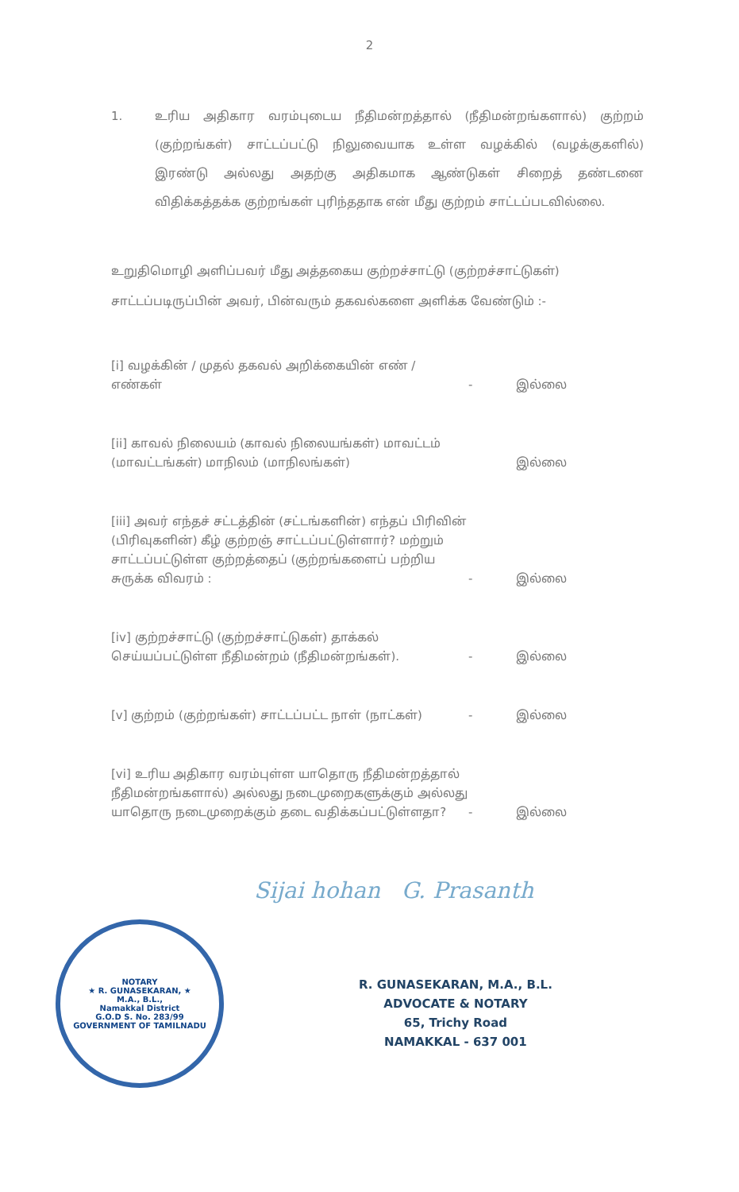2
1. உரிய அதிகார வரம்புடைய நீதிமன்றத்தால் (நீதிமன்றங்களால்) குற்றம் (குற்றங்கள்) சாட்டப்பட்டு நிலுவையாக உள்ள வழக்கில் (வழக்குகளில்) இரண்டு அல்லது அதற்கு அதிகமாக ஆண்டுகள் சிறைத் தண்டனை விதிக்கத்தக்க குற்றங்கள் புரிந்ததாக என் மீது குற்றம் சாட்டப்படவில்லை.
உறுதிமொழி அளிப்பவர் மீது அத்தகைய குற்றச்சாட்டு (குற்றச்சாட்டுகள்) சாட்டப்படிருப்பின் அவர், பின்வரும் தகவல்களை அளிக்க வேண்டும் :-
[i] வழக்கின் / முதல் தகவல் அறிக்கையின் எண் / எண்கள் - இல்லை
[ii] காவல் நிலையம் (காவல் நிலையங்கள்) மாவட்டம் (மாவட்டங்கள்) மாநிலம் (மாநிலங்கள்) இல்லை
[iii] அவர் எந்தச் சட்டத்தின் (சட்டங்களின்) எந்தப் பிரிவின் (பிரிவுகளின்) கீழ் குற்றஞ் சாட்டப்பட்டுள்ளார்? மற்றும் சாட்டப்பட்டுள்ள குற்றத்தைப் (குற்றங்களைப் பற்றிய சுருக்க விவரம் : - இல்லை
[iv] குற்றச்சாட்டு (குற்றச்சாட்டுகள்) தாக்கல் செய்யப்பட்டுள்ள நீதிமன்றம் (நீதிமன்றங்கள்). - இல்லை
[v] குற்றம் (குற்றங்கள்) சாட்டப்பட்ட நாள் (நாட்கள்) - இல்லை
[vi] உரிய அதிகார வரம்புள்ள யாதொரு நீதிமன்றத்தால் நீதிமன்றங்களால்) அல்லது நடைமுறைகளுக்கும் அல்லது யாதொரு நடைமுறைக்கும் தடை வதிக்கப்பட்டுள்ளதா? - இல்லை
Sijai hohan G. Prasanth
NOTARY
★ R. GUNASEKARAN, ★
M.A., B.L.,
Namakkal District
G.O.D S. No. 283/99
GOVERNMENT OF TAMILNADU
R. GUNASEKARAN, M.A., B.L.
ADVOCATE & NOTARY
65, Trichy Road
NAMAKKAL - 637 001